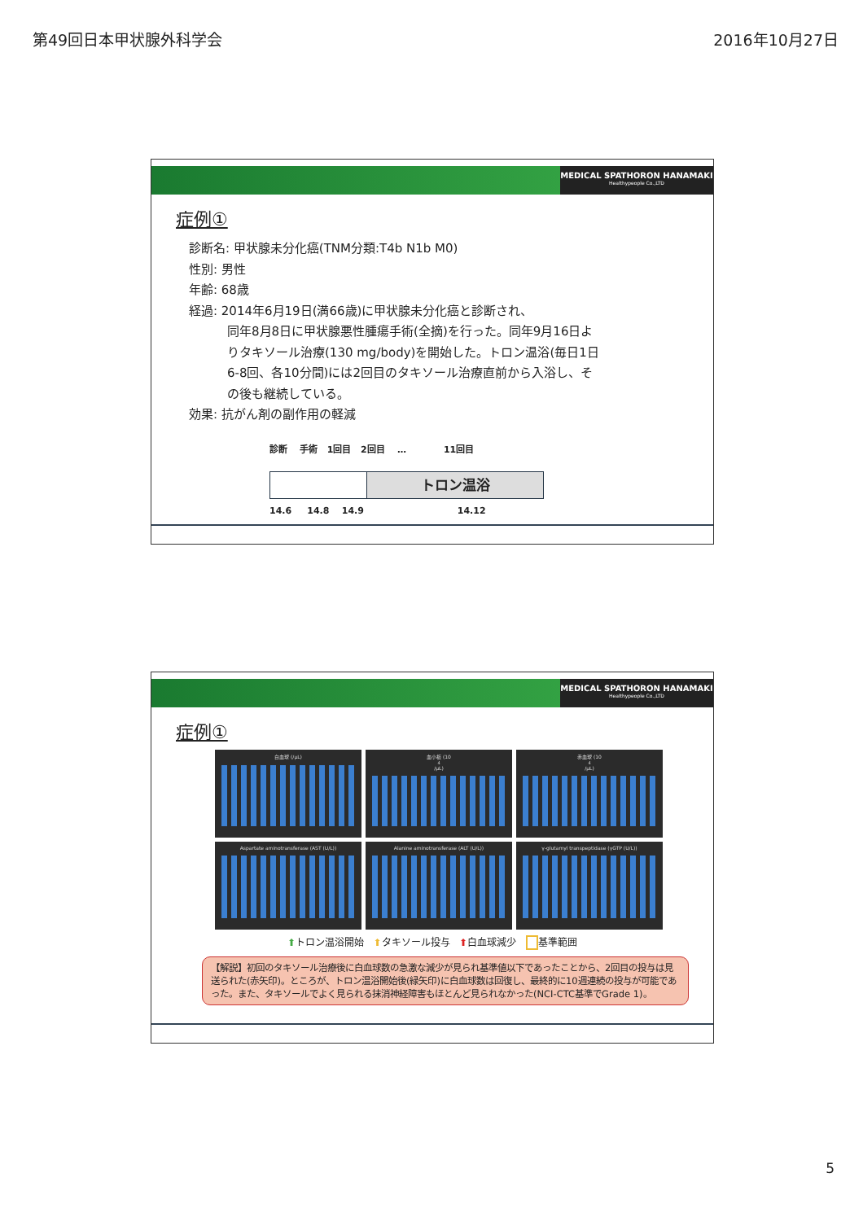第49回日本甲状腺外科学会 2016年10月27日
MEDICAL SPATHORON HANAMAKI
Healthypeople Co.,LTD
症例①
診断名: 甲状腺未分化癌(TNM分類:T4b N1b M0)
性別: 男性
年齢: 68歳
経過: 2014年6月19日(満66歳)に甲状腺未分化癌と診断され、
同年8月8日に甲状腺悪性腫瘍手術(全摘)を行った。同年9月16日よりタキソール治療(130 mg/body)を開始した。トロン温浴(毎日1日6-8回、各10分間)には2回目のタキソール治療直前から入浴し、その後も継続している。
効果: 抗がん剤の副作用の軽減
診断 手術 1回目 2回目 … 11回目
トロン温浴
14.6 14.8 14.9 14.12
MEDICAL SPATHORON HANAMAKI
Healthypeople Co.,LTD
症例①
白血球 (/μL)
血小板 (10<sup>4</sup>/μL)
赤血球 (10<sup>4</sup>/μL)
Aspartate aminotransferase (AST (U/L))
Alanine aminotransferase (ALT (U/L))
γ-glutamyl transpeptidase (γGTP (U/L))
⬆トロン温浴開始 ⬆タキソール投与 ⬆白血球減少 基準範囲
【解説】初回のタキソール治療後に白血球数の急激な減少が見られ基準値以下であったことから、2回目の投与は見送られた(赤矢印)。ところが、トロン温浴開始後(緑矢印)に白血球数は回復し、最終的に10週連続の投与が可能であった。また、タキソールでよく見られる抹消神経障害もほとんど見られなかった(NCI-CTC基準でGrade 1)。
5